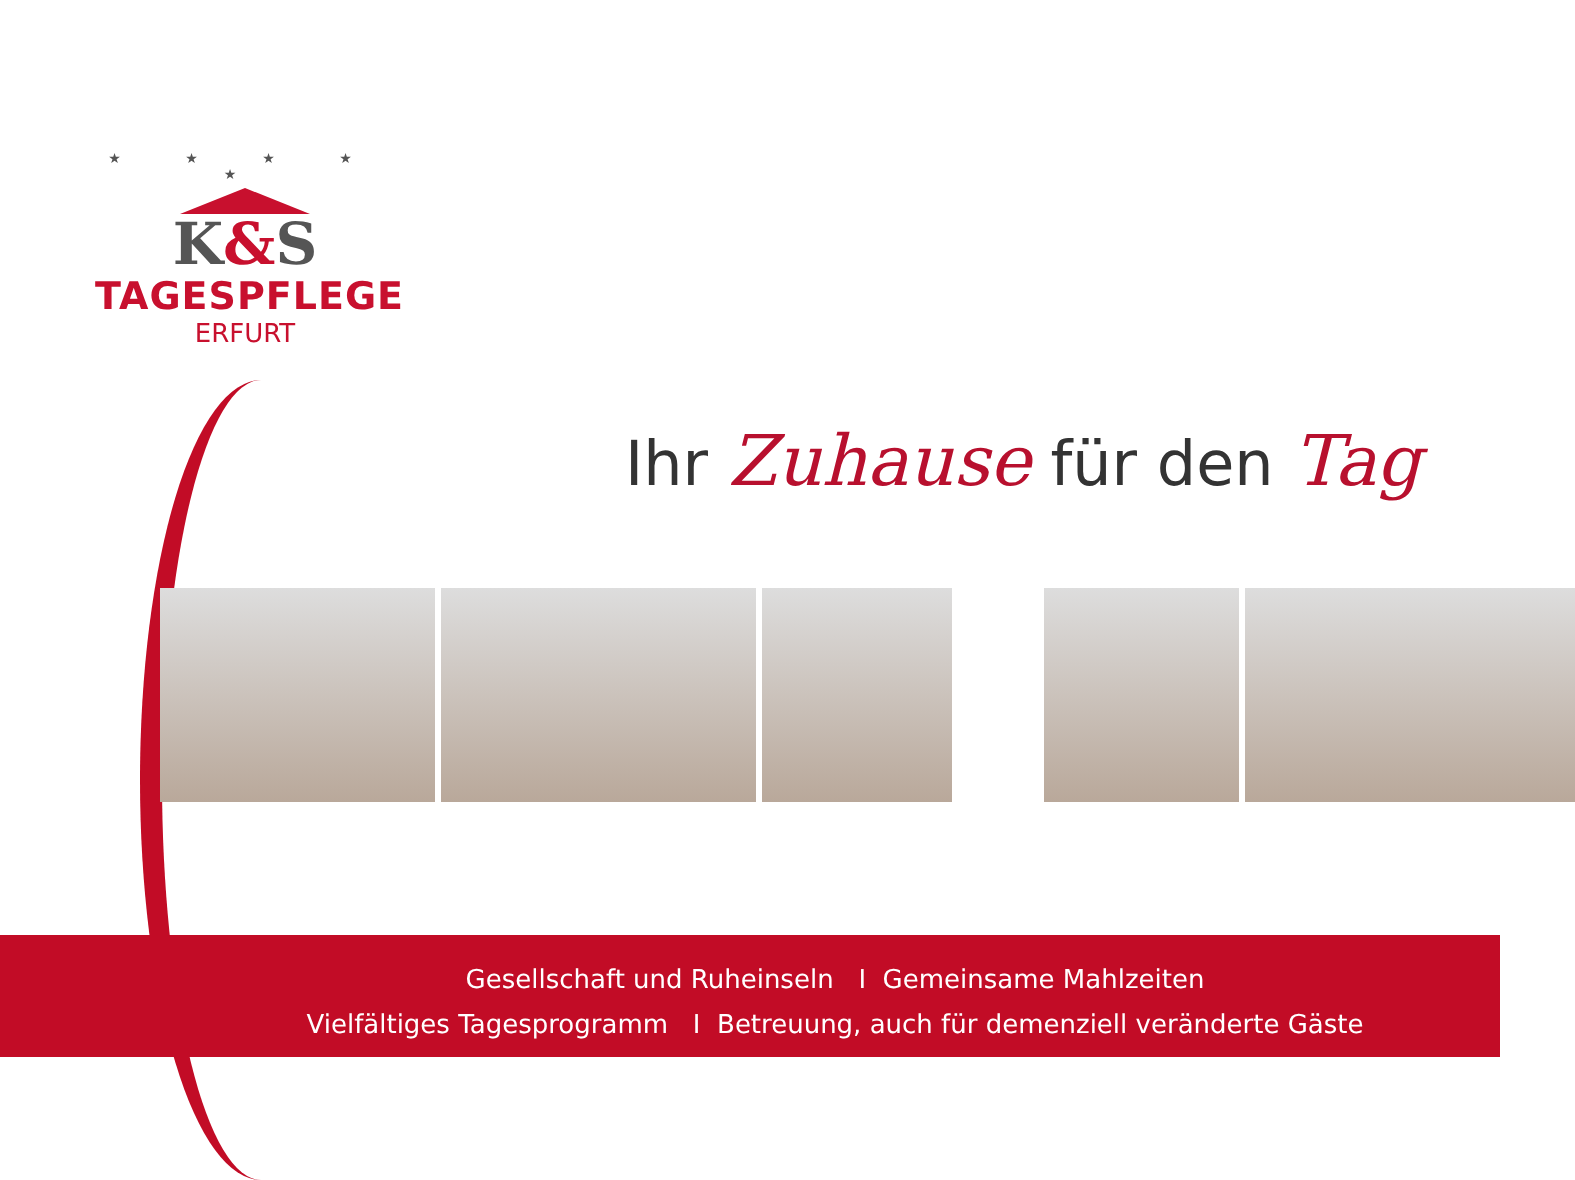★ ★ ★ ★ ★
K&S
TAGESPFLEGE
ERFURT
Ihr Zuhause für den Tag
Gesellschaft und Ruheinseln I Gemeinsame Mahlzeiten
Vielfältiges Tagesprogramm I Betreuung, auch für demenziell veränderte Gäste